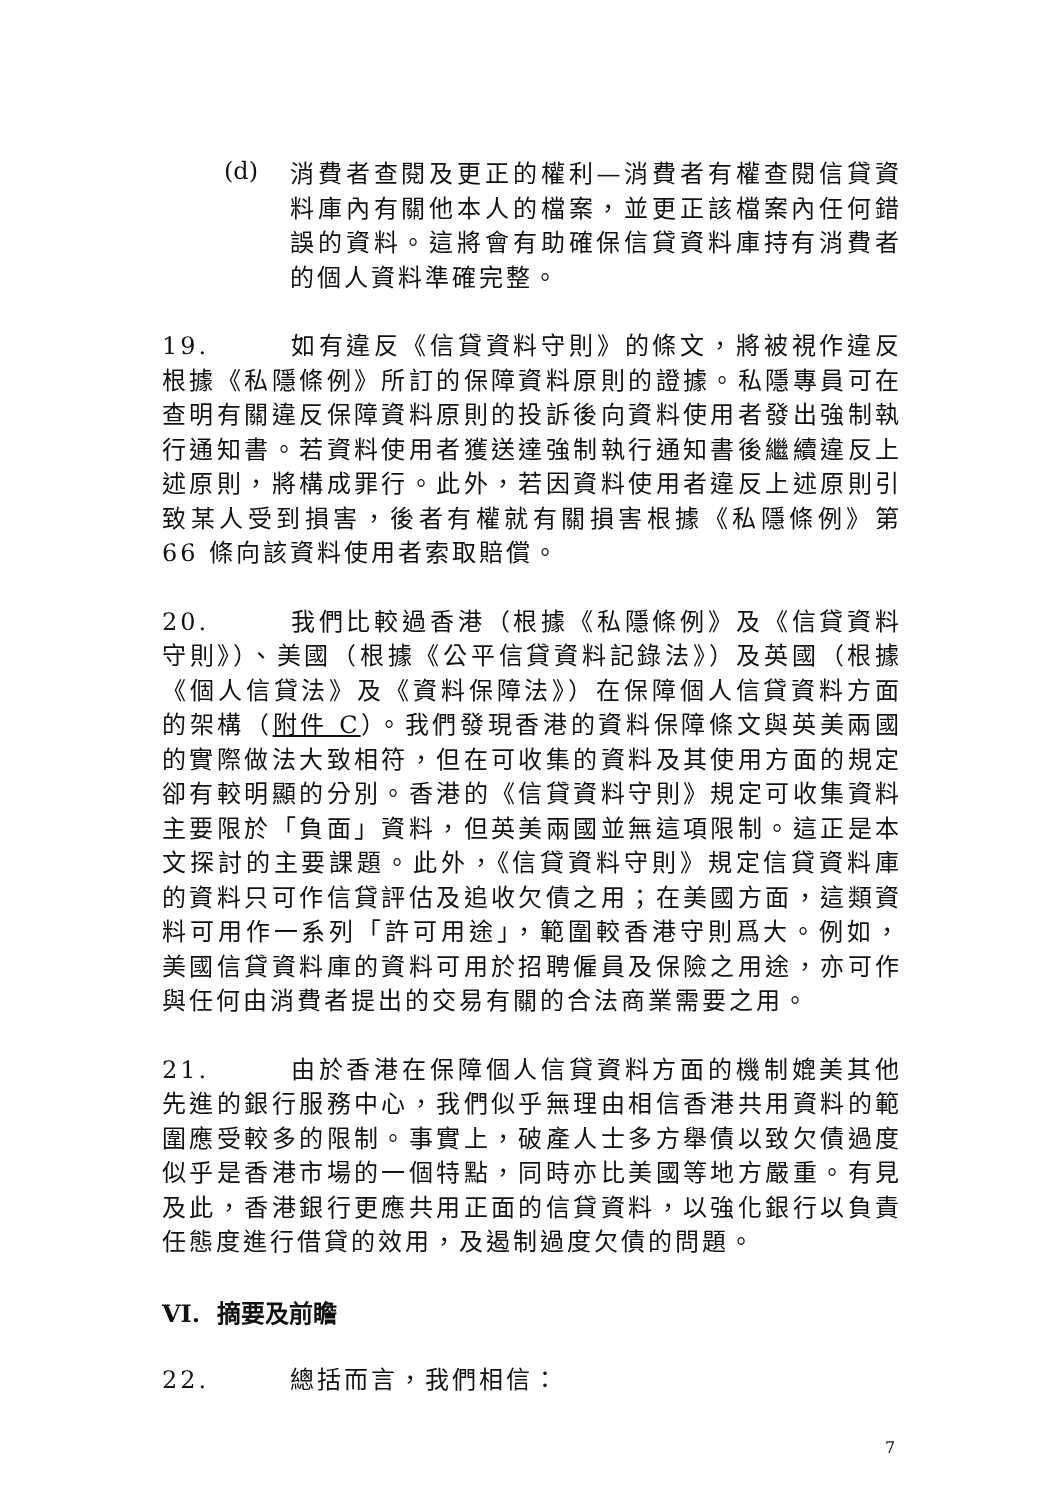(d)
消費者查閱及更正的權利—消費者有權查閱信貸資料庫內有關他本人的檔案，並更正該檔案內任何錯誤的資料。這將會有助確保信貸資料庫持有消費者的個人資料準確完整。
19. 如有違反《信貸資料守則》的條文，將被視作違反根據《私隱條例》所訂的保障資料原則的證據。私隱專員可在查明有關違反保障資料原則的投訴後向資料使用者發出強制執行通知書。若資料使用者獲送達強制執行通知書後繼續違反上述原則，將構成罪行。此外，若因資料使用者違反上述原則引致某人受到損害，後者有權就有關損害根據《私隱條例》第 66 條向該資料使用者索取賠償。
20. 我們比較過香港（根據《私隱條例》及《信貸資料守則》）、美國（根據《公平信貸資料記錄法》）及英國（根據《個人信貸法》及《資料保障法》）在保障個人信貸資料方面的架構（附件 C）。我們發現香港的資料保障條文與英美兩國的實際做法大致相符，但在可收集的資料及其使用方面的規定卻有較明顯的分別。香港的《信貸資料守則》規定可收集資料主要限於「負面」資料，但英美兩國並無這項限制。這正是本文探討的主要課題。此外，《信貸資料守則》規定信貸資料庫的資料只可作信貸評估及追收欠債之用；在美國方面，這類資料可用作一系列「許可用途」，範圍較香港守則爲大。例如，美國信貸資料庫的資料可用於招聘僱員及保險之用途，亦可作與任何由消費者提出的交易有關的合法商業需要之用。
21. 由於香港在保障個人信貸資料方面的機制媲美其他先進的銀行服務中心，我們似乎無理由相信香港共用資料的範圍應受較多的限制。事實上，破產人士多方舉債以致欠債過度似乎是香港市場的一個特點，同時亦比美國等地方嚴重。有見及此，香港銀行更應共用正面的信貸資料，以強化銀行以負責任態度進行借貸的效用，及遏制過度欠債的問題。
VI. 摘要及前瞻
22. 總括而言，我們相信：
7